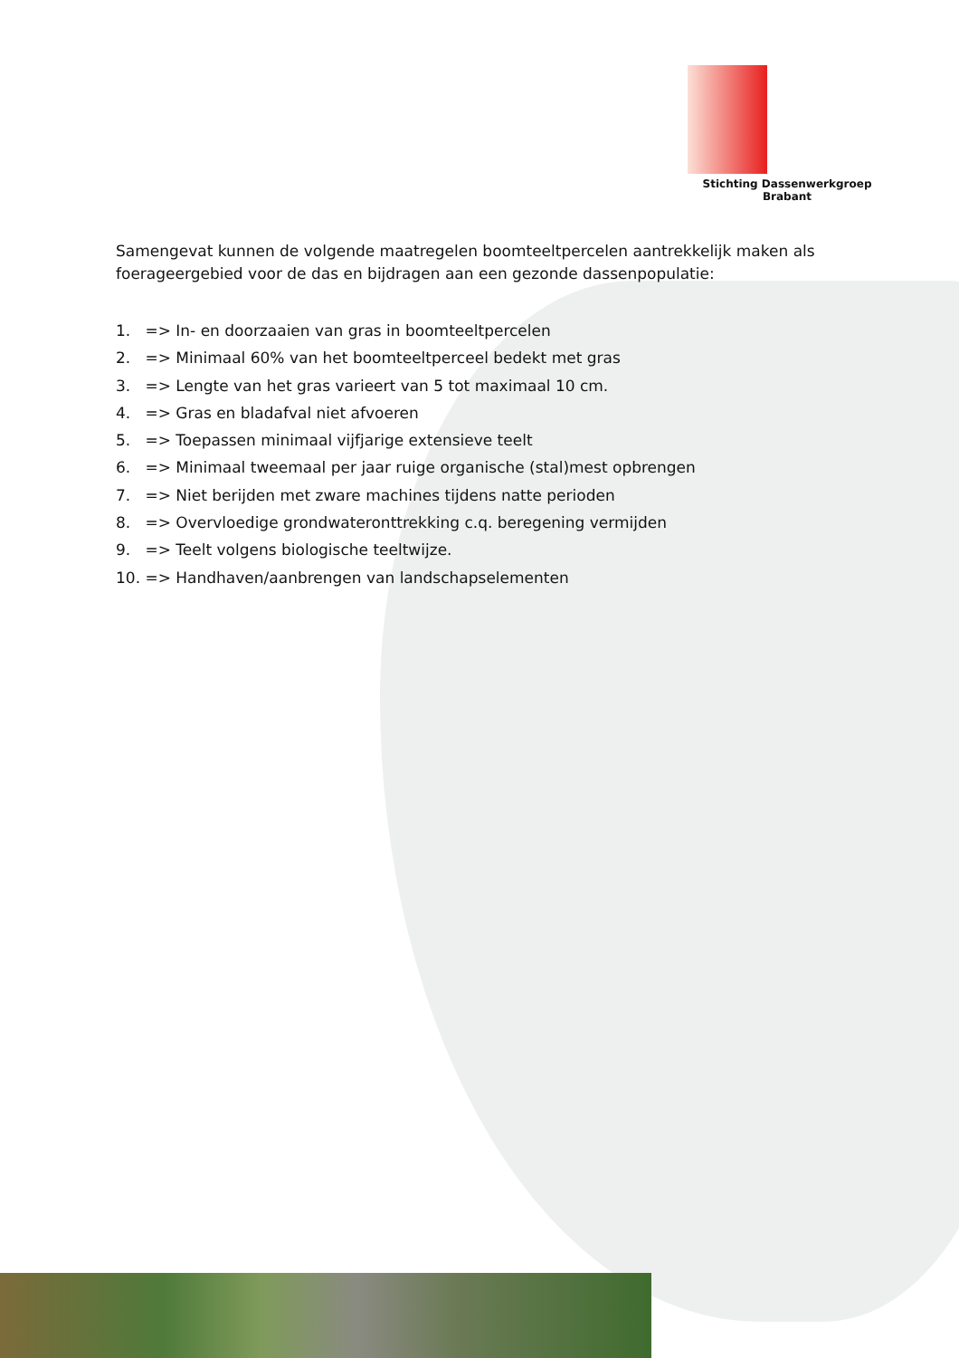Stichting Dassenwerkgroep Brabant
Samengevat kunnen de volgende maatregelen boomteeltpercelen aantrekkelijk maken als foerageergebied voor de das en bijdragen aan een gezonde dassenpopulatie:
1. => In- en doorzaaien van gras in boomteeltpercelen
2. => Minimaal 60% van het boomteeltperceel bedekt met gras
3. => Lengte van het gras varieert van 5 tot maximaal 10 cm.
4. => Gras en bladafval niet afvoeren
5. => Toepassen minimaal vijfjarige extensieve teelt
6. => Minimaal tweemaal per jaar ruige organische (stal)mest opbrengen
7. => Niet berijden met zware machines tijdens natte perioden
8. => Overvloedige grondwateronttrekking c.q. beregening vermijden
9. => Teelt volgens biologische teeltwijze.
10. => Handhaven/aanbrengen van landschapselementen